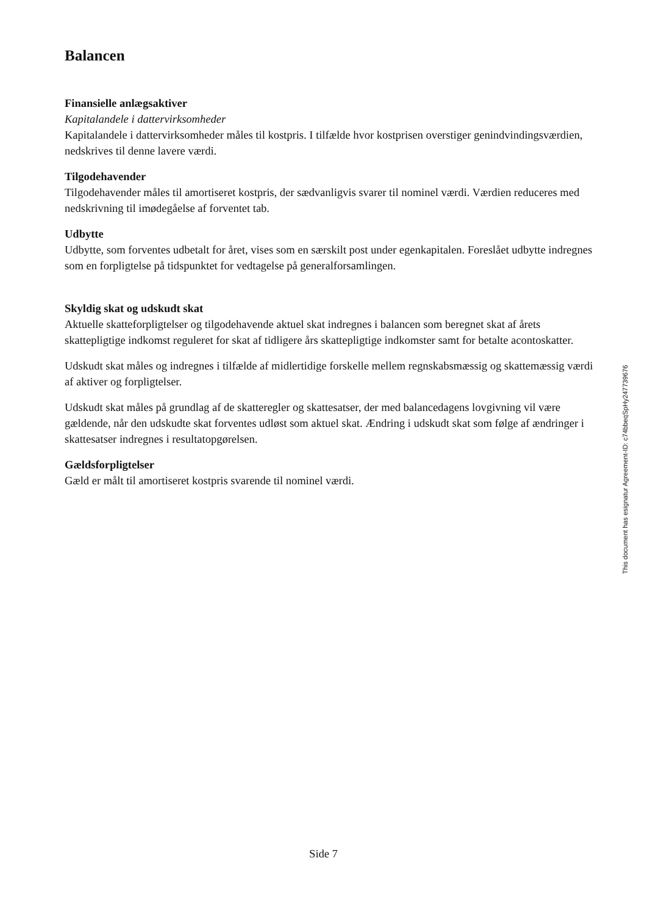Balancen
Finansielle anlægsaktiver
Kapitalandele i dattervirksomheder
Kapitalandele i dattervirksomheder måles til kostpris. I tilfælde hvor kostprisen overstiger genindvindingsværdien, nedskrives til denne lavere værdi.
Tilgodehavender
Tilgodehavender måles til amortiseret kostpris, der sædvanligvis svarer til nominel værdi. Værdien reduceres med nedskrivning til imødegåelse af forventet tab.
Udbytte
Udbytte, som forventes udbetalt for året, vises som en særskilt post under egenkapitalen. Foreslået udbytte indregnes som en forpligtelse på tidspunktet for vedtagelse på generalforsamlingen.
Skyldig skat og udskudt skat
Aktuelle skatteforpligtelser og tilgodehavende aktuel skat indregnes i balancen som beregnet skat af årets skattepligtige indkomst reguleret for skat af tidligere års skattepligtige indkomster samt for betalte acontoskatter.
Udskudt skat måles og indregnes i tilfælde af midlertidige forskelle mellem regnskabsmæssig og skattemæssig værdi af aktiver og forpligtelser.
Udskudt skat måles på grundlag af de skatteregler og skattesatser, der med balancedagens lovgivning vil være gældende, når den udskudte skat forventes udløst som aktuel skat. Ændring i udskudt skat som følge af ændringer i skattesatser indregnes i resultatopgørelsen.
Gældsforpligtelser
Gæld er målt til amortiseret kostpris svarende til nominel værdi.
This document has esignatur Agreement-ID: c74bbeqSpHy247739676
Side 7